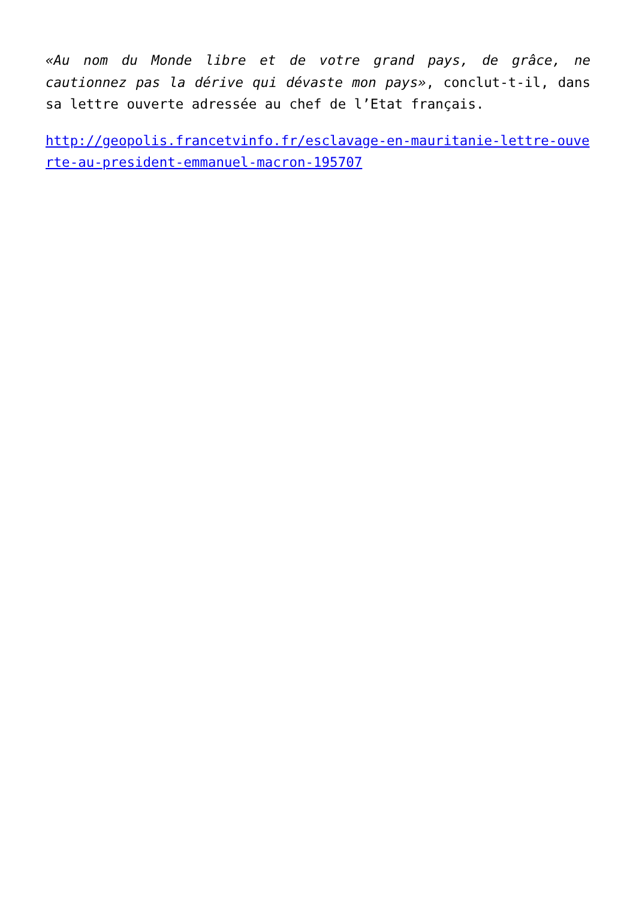«Au nom du Monde libre et de votre grand pays, de grâce, ne cautionnez pas la dérive qui dévaste mon pays», conclut-t-il, dans sa lettre ouverte adressée au chef de l’Etat français.
http://geopolis.francetvinfo.fr/esclavage-en-mauritanie-lettre-ouverte-au-president-emmanuel-macron-195707